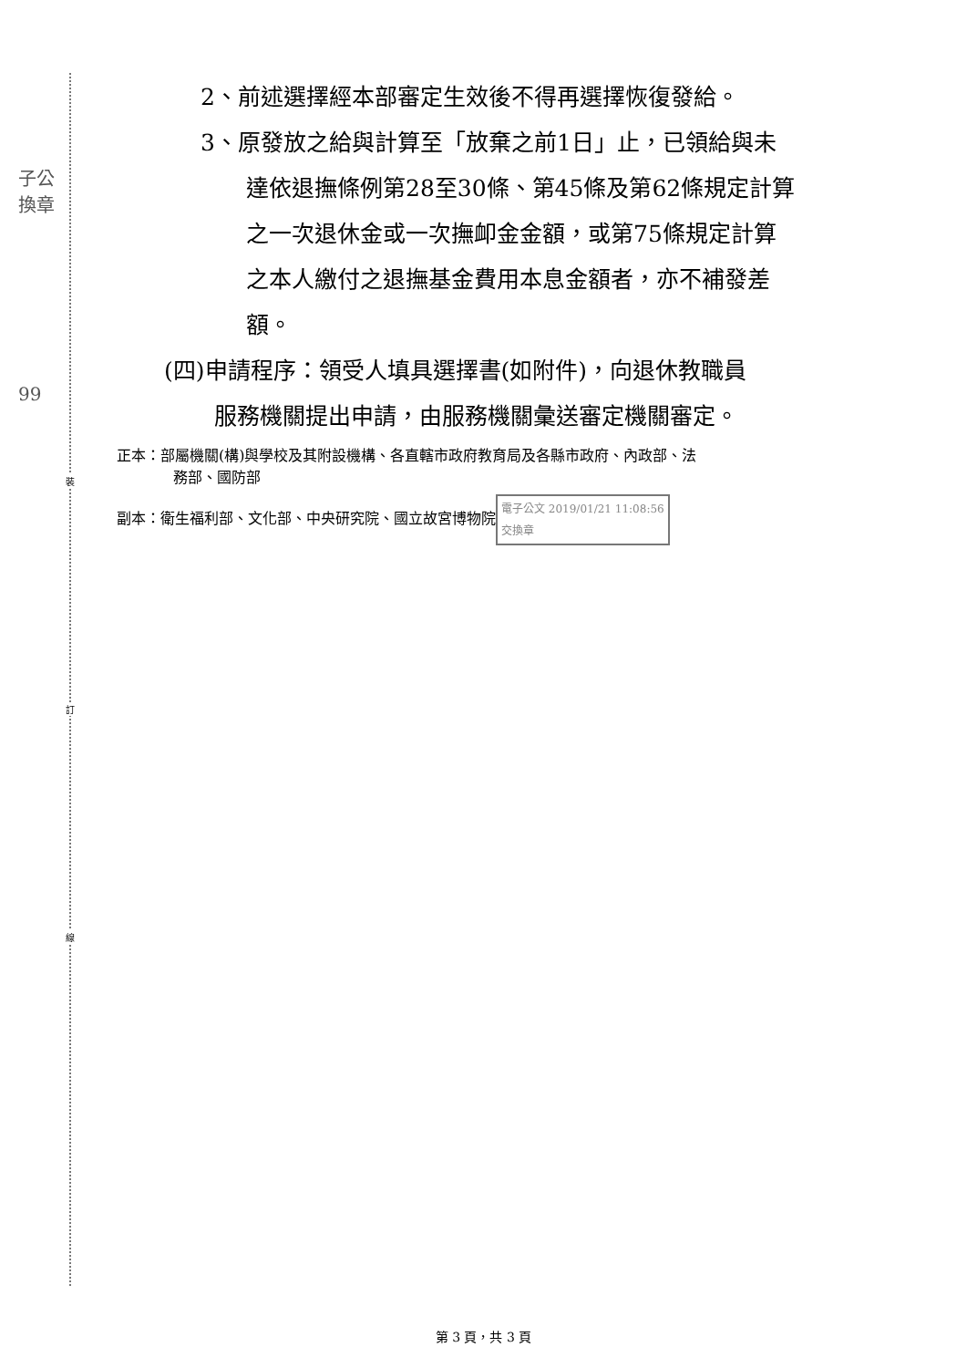子公
換章
99
裝
訂
線
2、前述選擇經本部審定生效後不得再選擇恢復發給。
3、原發放之給與計算至「放棄之前1日」止，已領給與未
達依退撫條例第28至30條、第45條及第62條規定計算
之一次退休金或一次撫卹金金額，或第75條規定計算
之本人繳付之退撫基金費用本息金額者，亦不補發差
額。
(四)申請程序：領受人填具選擇書(如附件)，向退休教職員
服務機關提出申請，由服務機關彙送審定機關審定。
正本：部屬機關(構)與學校及其附設機構、各直轄市政府教育局及各縣市政府、內政部、法
務部、國防部
副本：衛生福利部、文化部、中央研究院、國立故宮博物院 電子公文 2019/01/21 11:08:56
交換章
第 3 頁，共 3 頁